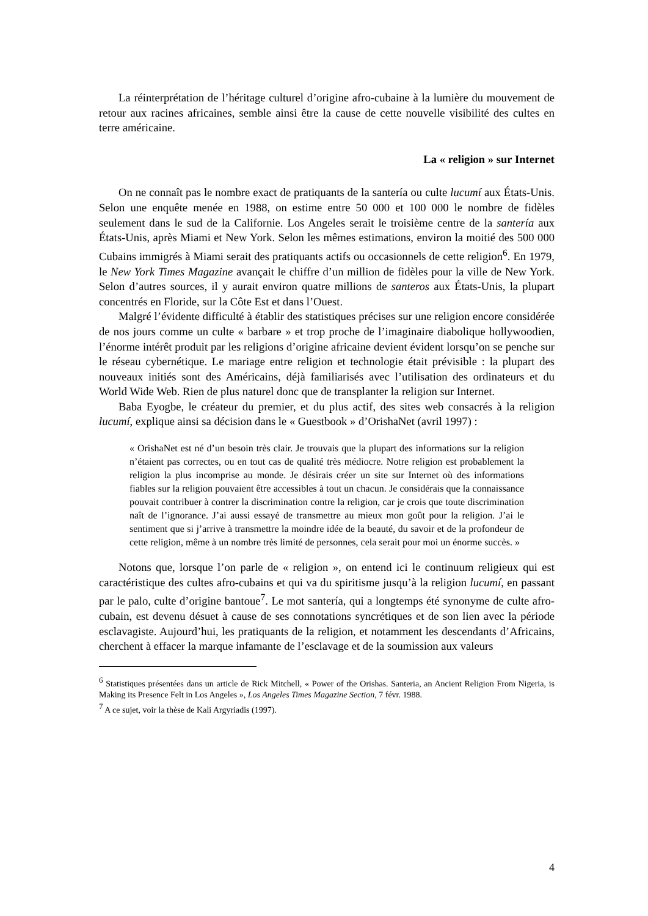La réinterprétation de l’héritage culturel d’origine afro-cubaine à la lumière du mouvement de retour aux racines africaines, semble ainsi être la cause de cette nouvelle visibilité des cultes en terre américaine.
La « religion » sur Internet
On ne connaît pas le nombre exact de pratiquants de la santería ou culte lucumí aux États-Unis. Selon une enquête menée en 1988, on estime entre 50 000 et 100 000 le nombre de fidèles seulement dans le sud de la Californie. Los Angeles serait le troisième centre de la santería aux États-Unis, après Miami et New York. Selon les mêmes estimations, environ la moitié des 500 000 Cubains immigrés à Miami serait des pratiquants actifs ou occasionnels de cette religion<sup>6</sup>. En 1979, le New York Times Magazine avançait le chiffre d’un million de fidèles pour la ville de New York. Selon d’autres sources, il y aurait environ quatre millions de santeros aux États-Unis, la plupart concentrés en Floride, sur la Côte Est et dans l’Ouest.
Malgré l’évidente difficulté à établir des statistiques précises sur une religion encore considérée de nos jours comme un culte « barbare » et trop proche de l’imaginaire diabolique hollywoodien, l’énorme intérêt produit par les religions d’origine africaine devient évident lorsqu’on se penche sur le réseau cybernétique. Le mariage entre religion et technologie était prévisible : la plupart des nouveaux initiés sont des Américains, déjà familiarisés avec l’utilisation des ordinateurs et du World Wide Web. Rien de plus naturel donc que de transplanter la religion sur Internet.
Baba Eyogbe, le créateur du premier, et du plus actif, des sites web consacrés à la religion lucumí, explique ainsi sa décision dans le « Guestbook » d’OrishaNet (avril 1997) :
« OrishaNet est né d’un besoin très clair. Je trouvais que la plupart des informations sur la religion n’étaient pas correctes, ou en tout cas de qualité très médiocre. Notre religion est probablement la religion la plus incomprise au monde. Je désirais créer un site sur Internet où des informations fiables sur la religion pouvaient être accessibles à tout un chacun. Je considérais que la connaissance pouvait contribuer à contrer la discrimination contre la religion, car je crois que toute discrimination naît de l’ignorance. J’ai aussi essayé de transmettre au mieux mon goût pour la religion. J’ai le sentiment que si j’arrive à transmettre la moindre idée de la beauté, du savoir et de la profondeur de cette religion, même à un nombre très limité de personnes, cela serait pour moi un énorme succès. »
Notons que, lorsque l’on parle de « religion », on entend ici le continuum religieux qui est caractéristique des cultes afro-cubains et qui va du spiritisme jusqu’à la religion lucumí, en passant par le palo, culte d’origine bantoue<sup>7</sup>. Le mot santería, qui a longtemps été synonyme de culte afro-cubain, est devenu désuet à cause de ses connotations syncrétiques et de son lien avec la période esclavagiste. Aujourd’hui, les pratiquants de la religion, et notamment les descendants d’Africains, cherchent à effacer la marque infamante de l’esclavage et de la soumission aux valeurs
<sup>6</sup> Statistiques présentées dans un article de Rick Mitchell, « Power of the Orishas. Santeria, an Ancient Religion From Nigeria, is Making its Presence Felt in Los Angeles », Los Angeles Times Magazine Section, 7 févr. 1988.
<sup>7</sup> A ce sujet, voir la thèse de Kali Argyriadis (1997).
4